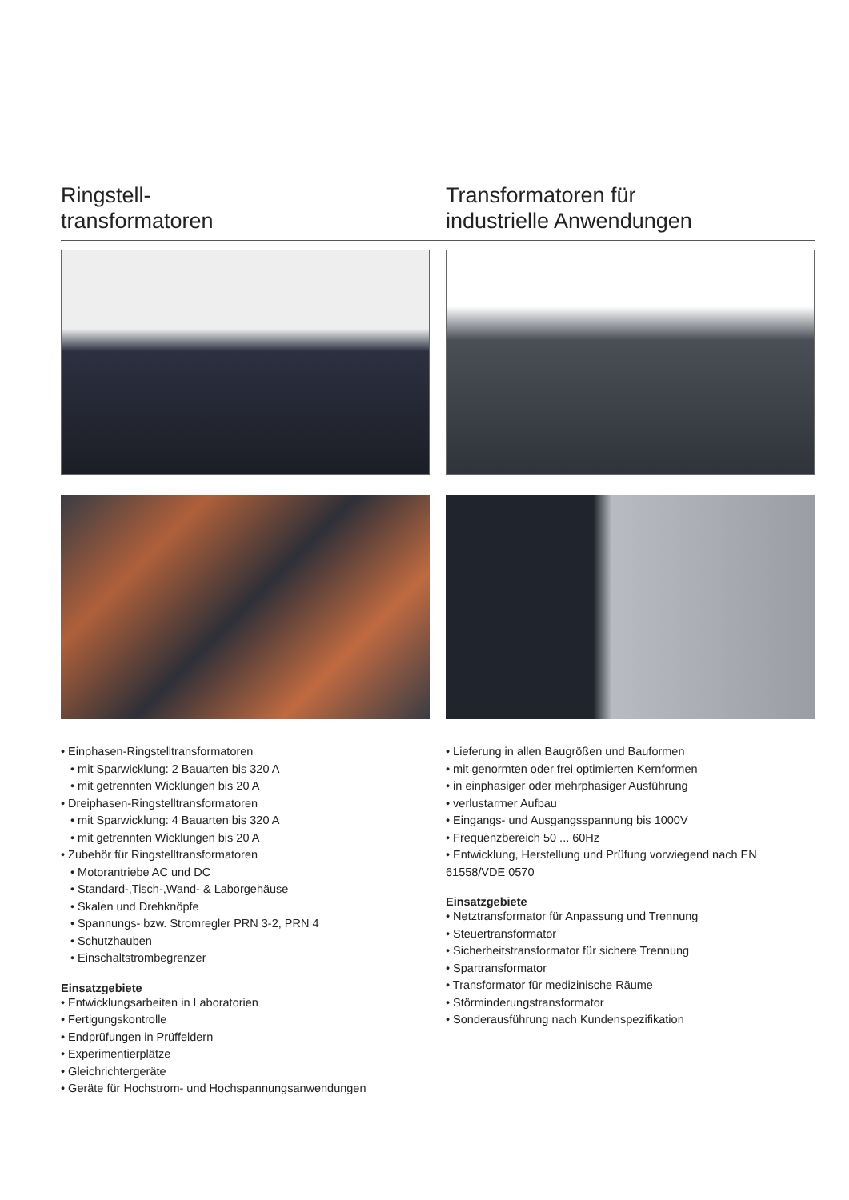Ringstell-
transformatoren
• Einphasen-Ringstelltransformatoren
• mit Sparwicklung: 2 Bauarten bis 320 A
• mit getrennten Wicklungen bis 20 A
• Dreiphasen-Ringstelltransformatoren
• mit Sparwicklung: 4 Bauarten bis 320 A
• mit getrennten Wicklungen bis 20 A
• Zubehör für Ringstelltransformatoren
• Motorantriebe AC und DC
• Standard-,Tisch-,Wand- & Laborgehäuse
• Skalen und Drehknöpfe
• Spannungs- bzw. Stromregler PRN 3-2, PRN 4
• Schutzhauben
• Einschaltstrombegrenzer
Einsatzgebiete
• Entwicklungsarbeiten in Laboratorien
• Fertigungskontrolle
• Endprüfungen in Prüffeldern
• Experimentierplätze
• Gleichrichtergeräte
• Geräte für Hochstrom- und Hochspannungsanwendungen
Transformatoren für
industrielle Anwendungen
• Lieferung in allen Baugrößen und Bauformen
• mit genormten oder frei optimierten Kernformen
• in einphasiger oder mehrphasiger Ausführung
• verlustarmer Aufbau
• Eingangs- und Ausgangsspannung bis 1000V
• Frequenzbereich 50 ... 60Hz
• Entwicklung, Herstellung und Prüfung vorwiegend nach EN 61558/VDE 0570
Einsatzgebiete
• Netztransformator für Anpassung und Trennung
• Steuertransformator
• Sicherheitstransformator für sichere Trennung
• Spartransformator
• Transformator für medizinische Räume
• Störminderungstransformator
• Sonderausführung nach Kundenspezifikation